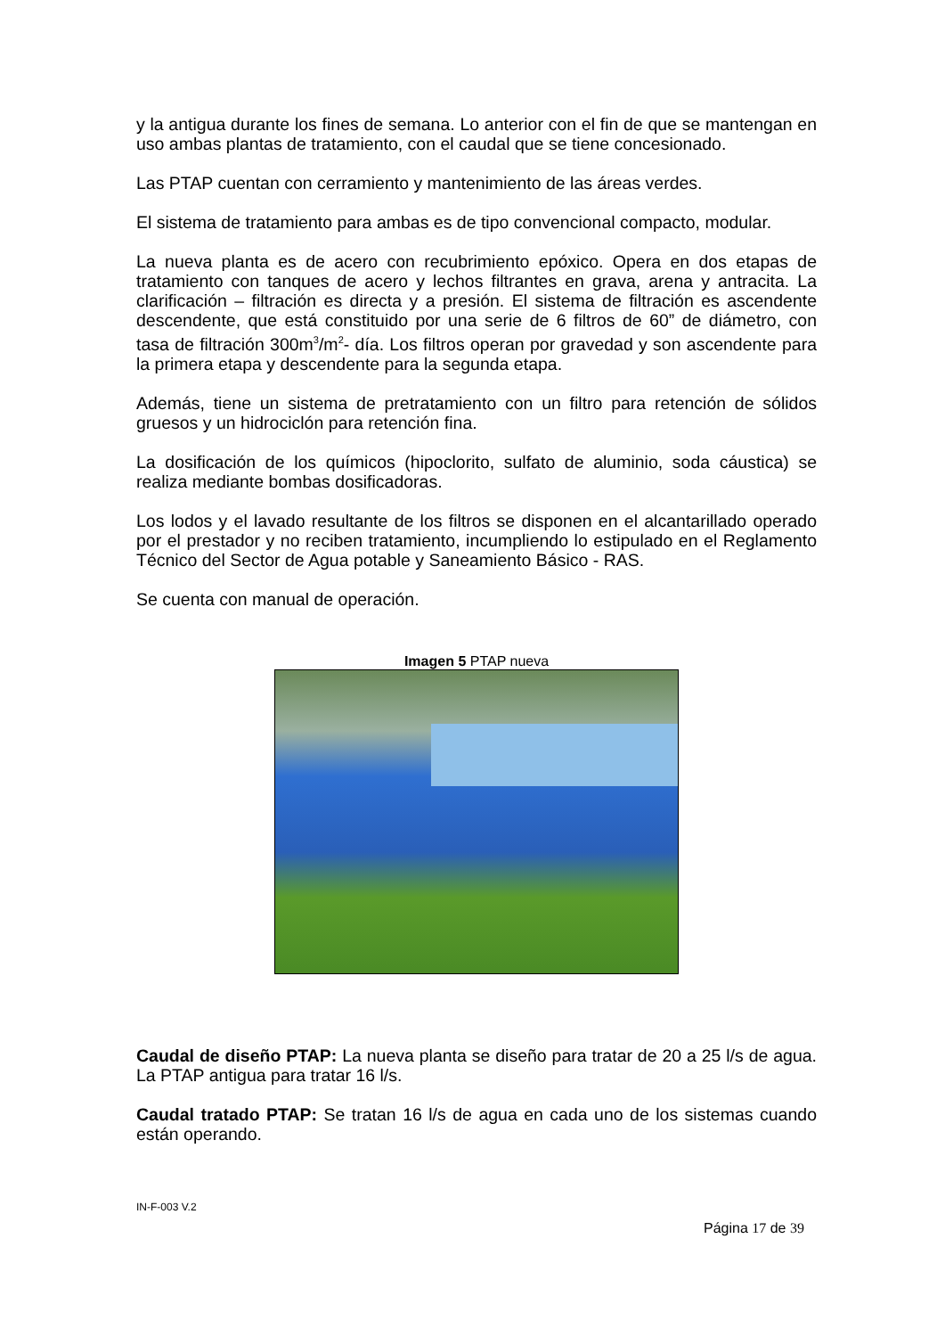y la antigua durante los fines de semana. Lo anterior con el fin de que se mantengan en uso ambas plantas de tratamiento, con el caudal que se tiene concesionado.
Las PTAP cuentan con cerramiento y mantenimiento de las áreas verdes.
El sistema de tratamiento para ambas es de tipo convencional compacto, modular.
La nueva planta es de acero con recubrimiento epóxico. Opera en dos etapas de tratamiento con tanques de acero y lechos filtrantes en grava, arena y antracita. La clarificación – filtración es directa y a presión. El sistema de filtración es ascendente descendente, que está constituido por una serie de 6 filtros de 60” de diámetro, con tasa de filtración 300m<sup>3</sup>/m<sup>2</sup>- día. Los filtros operan por gravedad y son ascendente para la primera etapa y descendente para la segunda etapa.
Además, tiene un sistema de pretratamiento con un filtro para retención de sólidos gruesos y un hidrociclón para retención fina.
La dosificación de los químicos (hipoclorito, sulfato de aluminio, soda cáustica) se realiza mediante bombas dosificadoras.
Los lodos y el lavado resultante de los filtros se disponen en el alcantarillado operado por el prestador y no reciben tratamiento, incumpliendo lo estipulado en el Reglamento Técnico del Sector de Agua potable y Saneamiento Básico - RAS.
Se cuenta con manual de operación.
Imagen 5 PTAP nueva
Caudal de diseño PTAP: La nueva planta se diseño para tratar de 20 a 25 l/s de agua. La PTAP antigua para tratar 16 l/s.
Caudal tratado PTAP: Se tratan 16 l/s de agua en cada uno de los sistemas cuando están operando.
IN-F-003 V.2
Página 17 de 39